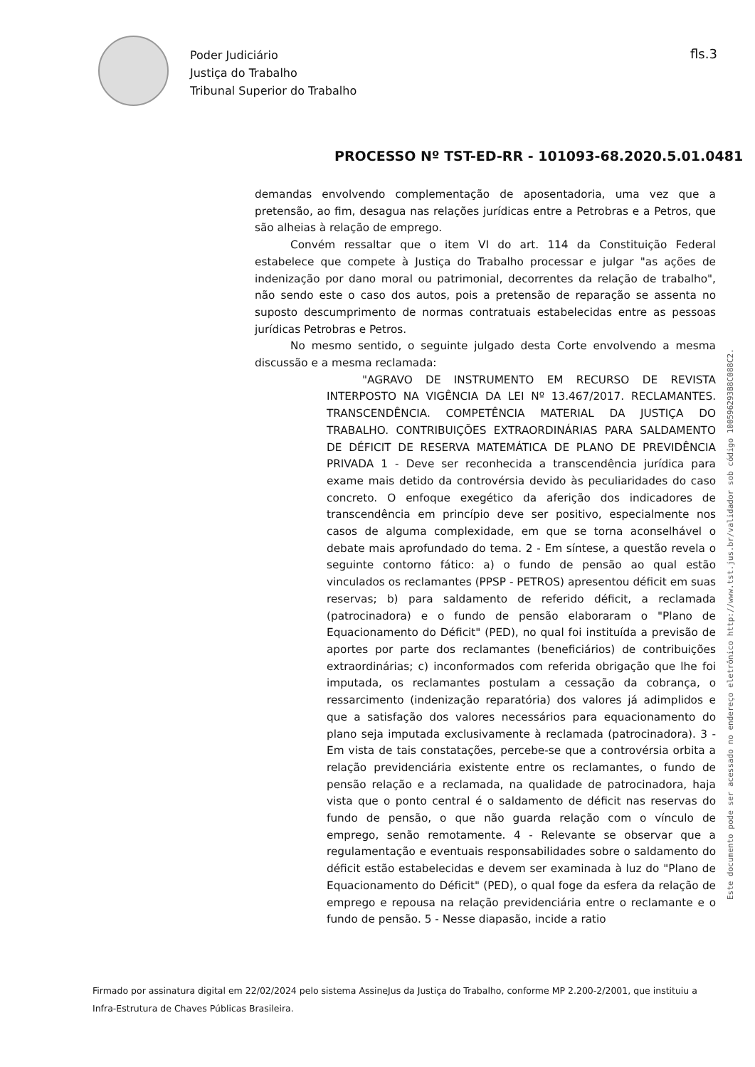Poder Judiciário
Justiça do Trabalho
Tribunal Superior do Trabalho
fls.3
PROCESSO Nº TST-ED-RR - 101093-68.2020.5.01.0481
demandas envolvendo complementação de aposentadoria, uma vez que a pretensão, ao fim, desagua nas relações jurídicas entre a Petrobras e a Petros, que são alheias à relação de emprego.
Convém ressaltar que o item VI do art. 114 da Constituição Federal estabelece que compete à Justiça do Trabalho processar e julgar "as ações de indenização por dano moral ou patrimonial, decorrentes da relação de trabalho", não sendo este o caso dos autos, pois a pretensão de reparação se assenta no suposto descumprimento de normas contratuais estabelecidas entre as pessoas jurídicas Petrobras e Petros.
No mesmo sentido, o seguinte julgado desta Corte envolvendo a mesma discussão e a mesma reclamada:
"AGRAVO DE INSTRUMENTO EM RECURSO DE REVISTA INTERPOSTO NA VIGÊNCIA DA LEI Nº 13.467/2017. RECLAMANTES. TRANSCENDÊNCIA. COMPETÊNCIA MATERIAL DA JUSTIÇA DO TRABALHO. CONTRIBUIÇÕES EXTRAORDINÁRIAS PARA SALDAMENTO DE DÉFICIT DE RESERVA MATEMÁTICA DE PLANO DE PREVIDÊNCIA PRIVADA 1 - Deve ser reconhecida a transcendência jurídica para exame mais detido da controvérsia devido às peculiaridades do caso concreto. O enfoque exegético da aferição dos indicadores de transcendência em princípio deve ser positivo, especialmente nos casos de alguma complexidade, em que se torna aconselhável o debate mais aprofundado do tema. 2 - Em síntese, a questão revela o seguinte contorno fático: a) o fundo de pensão ao qual estão vinculados os reclamantes (PPSP - PETROS) apresentou déficit em suas reservas; b) para saldamento de referido déficit, a reclamada (patrocinadora) e o fundo de pensão elaboraram o "Plano de Equacionamento do Déficit" (PED), no qual foi instituída a previsão de aportes por parte dos reclamantes (beneficiários) de contribuições extraordinárias; c) inconformados com referida obrigação que lhe foi imputada, os reclamantes postulam a cessação da cobrança, o ressarcimento (indenização reparatória) dos valores já adimplidos e que a satisfação dos valores necessários para equacionamento do plano seja imputada exclusivamente à reclamada (patrocinadora). 3 - Em vista de tais constatações, percebe-se que a controvérsia orbita a relação previdenciária existente entre os reclamantes, o fundo de pensão relação e a reclamada, na qualidade de patrocinadora, haja vista que o ponto central é o saldamento de déficit nas reservas do fundo de pensão, o que não guarda relação com o vínculo de emprego, senão remotamente. 4 - Relevante se observar que a regulamentação e eventuais responsabilidades sobre o saldamento do déficit estão estabelecidas e devem ser examinada à luz do "Plano de Equacionamento do Déficit" (PED), o qual foge da esfera da relação de emprego e repousa na relação previdenciária entre o reclamante e o fundo de pensão. 5 - Nesse diapasão, incide a ratio
Este documento pode ser acessado no endereço eletrônico http://www.tst.jus.br/validador sob código 100596293B8C088C2.
Firmado por assinatura digital em 22/02/2024 pelo sistema AssineJus da Justiça do Trabalho, conforme MP 2.200-2/2001, que instituiu a Infra-Estrutura de Chaves Públicas Brasileira.